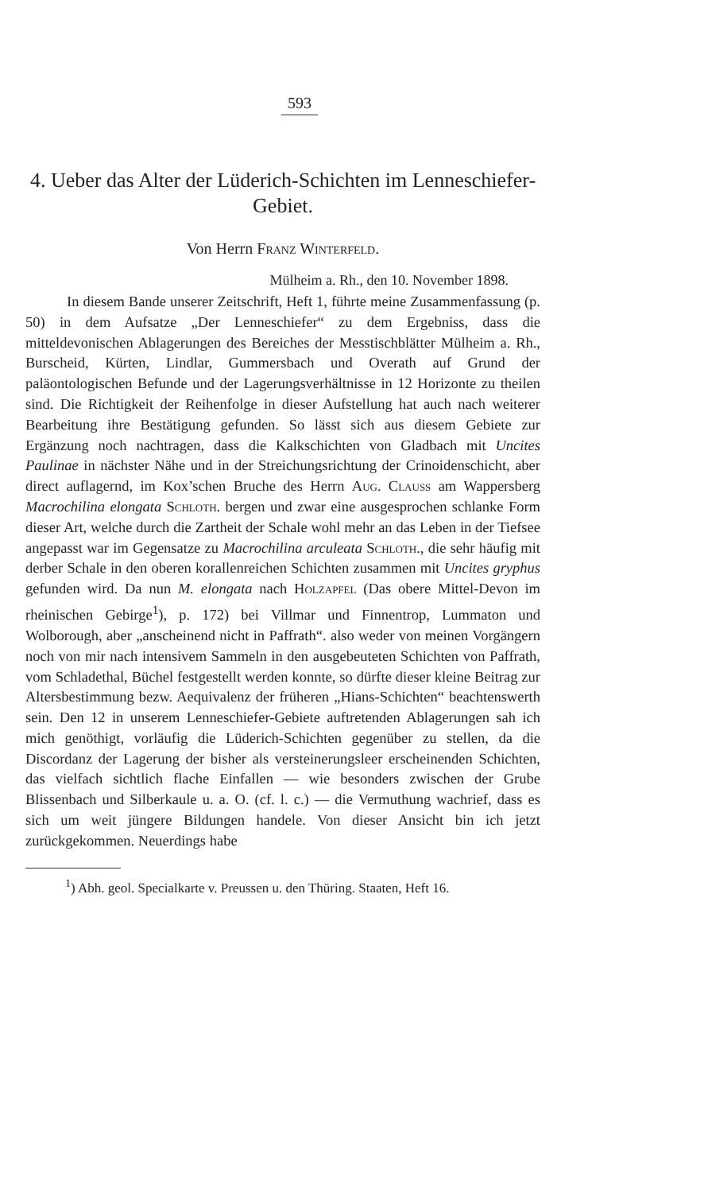593
4. Ueber das Alter der Lüderich-Schichten im Lenneschiefer-Gebiet.
Von Herrn Franz Winterfeld.
Mülheim a. Rh., den 10. November 1898.
In diesem Bande unserer Zeitschrift, Heft 1, führte meine Zusammenfassung (p. 50) in dem Aufsatze „Der Lenneschiefer“ zu dem Ergebniss, dass die mitteldevonischen Ablagerungen des Bereiches der Messtischblätter Mülheim a. Rh., Burscheid, Kürten, Lindlar, Gummersbach und Overath auf Grund der paläontologischen Befunde und der Lagerungsverhältnisse in 12 Horizonte zu theilen sind. Die Richtigkeit der Reihenfolge in dieser Aufstellung hat auch nach weiterer Bearbeitung ihre Bestätigung gefunden. So lässt sich aus diesem Gebiete zur Ergänzung noch nachtragen, dass die Kalkschichten von Gladbach mit Uncites Paulinae in nächster Nähe und in der Streichungsrichtung der Crinoidenschicht, aber direct auflagernd, im Kox’schen Bruche des Herrn Aug. Clauss am Wappersberg Macrochilina elongata Schloth. bergen und zwar eine ausgesprochen schlanke Form dieser Art, welche durch die Zartheit der Schale wohl mehr an das Leben in der Tiefsee angepasst war im Gegensatze zu Macrochilina arculeata Schloth., die sehr häufig mit derber Schale in den oberen korallenreichen Schichten zusammen mit Uncites gryphus gefunden wird. Da nun M. elongata nach Holzapfel (Das obere Mittel-Devon im rheinischen Gebirge<sup>1</sup>), p. 172) bei Villmar und Finnentrop, Lummaton und Wolborough, aber „anscheinend nicht in Paffrath“. also weder von meinen Vorgängern noch von mir nach intensivem Sammeln in den ausgebeuteten Schichten von Paffrath, vom Schladethal, Büchel festgestellt werden konnte, so dürfte dieser kleine Beitrag zur Altersbestimmung bezw. Aequivalenz der früheren „Hians-Schichten“ beachtenswerth sein. Den 12 in unserem Lenneschiefer-Gebiete auftretenden Ablagerungen sah ich mich genöthigt, vorläufig die Lüderich-Schichten gegenüber zu stellen, da die Discordanz der Lagerung der bisher als versteinerungsleer erscheinenden Schichten, das vielfach sichtlich flache Einfallen — wie besonders zwischen der Grube Blissenbach und Silberkaule u. a. O. (cf. l. c.) — die Vermuthung wachrief, dass es sich um weit jüngere Bildungen handele. Von dieser Ansicht bin ich jetzt zurückgekommen. Neuerdings habe
<sup>1</sup>) Abh. geol. Specialkarte v. Preussen u. den Thüring. Staaten, Heft 16.